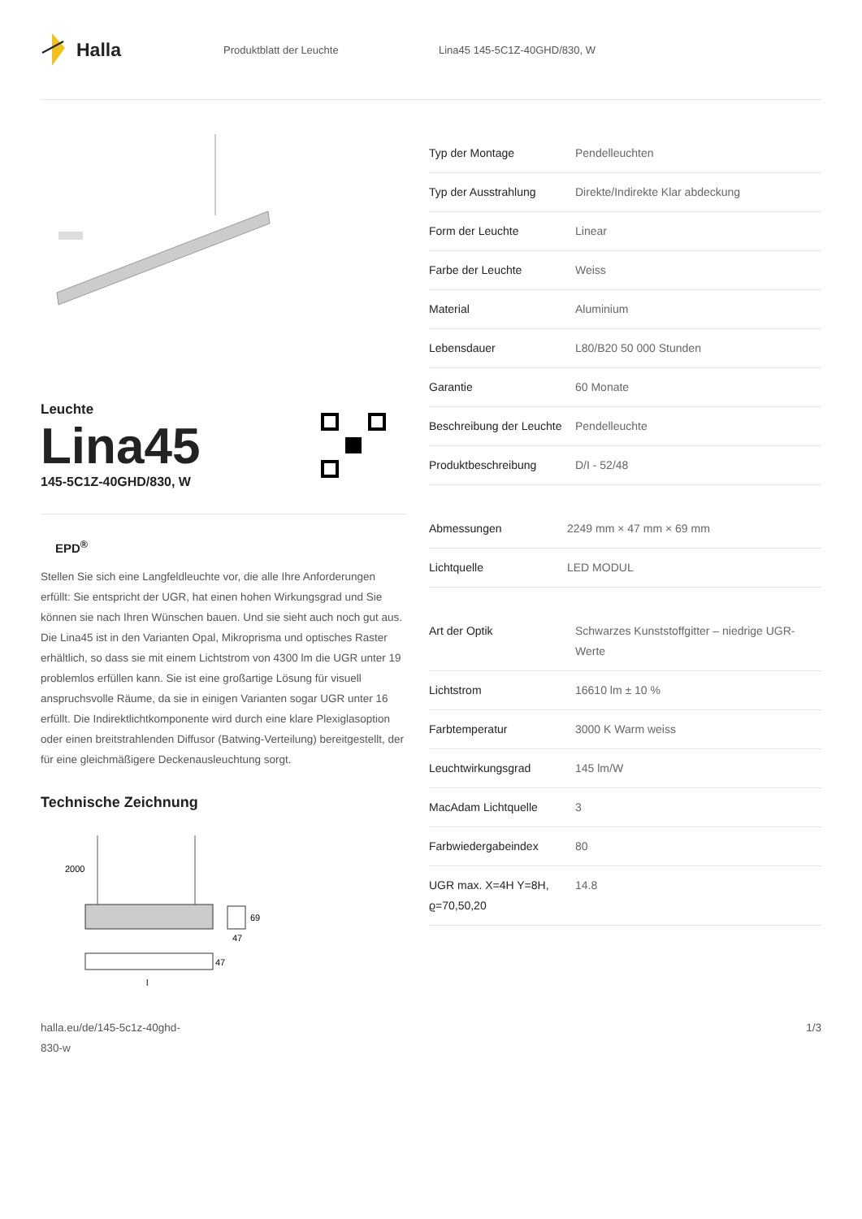Halla
Produktblatt der Leuchte Lina45 145-5C1Z-40GHD/830, W
Leuchte
Lina45
145-5C1Z-40GHD/830, W
EPD<sup>®</sup>
Stellen Sie sich eine Langfeldleuchte vor, die alle Ihre Anforderungen erfüllt: Sie entspricht der UGR, hat einen hohen Wirkungsgrad und Sie können sie nach Ihren Wünschen bauen. Und sie sieht auch noch gut aus. Die Lina45 ist in den Varianten Opal, Mikroprisma und optisches Raster erhältlich, so dass sie mit einem Lichtstrom von 4300 lm die UGR unter 19 problemlos erfüllen kann. Sie ist eine großartige Lösung für visuell anspruchsvolle Räume, da sie in einigen Varianten sogar UGR unter 16 erfüllt. Die Indirektlichtkomponente wird durch eine klare Plexiglasoption oder einen breitstrahlenden Diffusor (Batwing-Verteilung) bereitgestellt, der für eine gleichmäßigere Deckenausleuchtung sorgt.
Technische Zeichnung
2000
69
47
47
l
| Typ der Montage | Pendelleuchten |
| Typ der Ausstrahlung | Direkte/Indirekte Klar abdeckung |
| Form der Leuchte | Linear |
| Farbe der Leuchte | Weiss |
| Material | Aluminium |
| Lebensdauer | L80/B20 50 000 Stunden |
| Garantie | 60 Monate |
| Beschreibung der Leuchte | Pendelleuchte |
| Produktbeschreibung | D/I - 52/48 |
| Abmessungen | 2249 mm × 47 mm × 69 mm |
| Lichtquelle | LED MODUL |
| Art der Optik | Schwarzes Kunststoffgitter – niedrige UGR-Werte |
| Lichtstrom | 16610 lm ± 10 % |
| Farbtemperatur | 3000 K Warm weiss |
| Leuchtwirkungsgrad | 145 lm/W |
| MacAdam Lichtquelle | 3 |
| Farbwiedergabeindex | 80 |
| UGR max. X=4H Y=8H, ϱ=70,50,20 | 14.8 |
halla.eu/de/145-5c1z-40ghd-
830-w
1/3